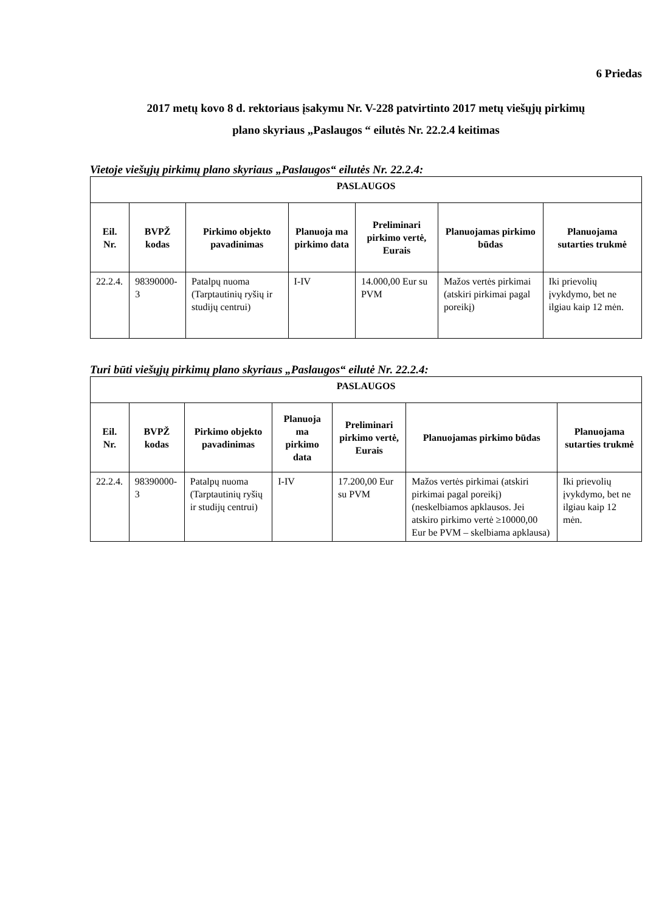6 Priedas
2017 metų kovo 8 d. rektoriaus įsakymu Nr. V-228 patvirtinto 2017 metų viešųjų pirkimų
plano skyriaus „Paslaugos “ eilutės Nr. 22.2.4 keitimas
Vietoje viešųjų pirkimų plano skyriaus „Paslaugos“ eilutės Nr. 22.2.4:
| PASLAUGOS | | | | | | |
| --- | --- | --- | --- | --- | --- | --- |
| Eil. Nr. | BVPŽ kodas | Pirkimo objekto pavadinimas | Planuoja ma pirkimo data | Preliminari pirkimo vertė, Eurais | Planuojamas pirkimo būdas | Planuojama sutarties trukmė |
| 22.2.4. | 98390000-3 | Patalpų nuoma (Tarptautinių ryšių ir studijų centrui) | I-IV | 14.000,00 Eur su PVM | Mažos vertės pirkimai (atskiri pirkimai pagal poreikį) | Iki prievolių įvykdymo, bet ne ilgiau kaip 12 mėn. |
Turi būti viešųjų pirkimų plano skyriaus „Paslaugos“ eilutė Nr. 22.2.4:
| PASLAUGOS | | | | | | |
| --- | --- | --- | --- | --- | --- | --- |
| Eil. Nr. | BVPŽ kodas | Pirkimo objekto pavadinimas | Planuoja ma pirkimo data | Preliminari pirkimo vertė, Eurais | Planuojamas pirkimo būdas | Planuojama sutarties trukmė |
| 22.2.4. | 98390000-3 | Patalpų nuoma (Tarptautinių ryšių ir studijų centrui) | I-IV | 17.200,00 Eur su PVM | Mažos vertės pirkimai (atskiri pirkimai pagal poreikį) (neskelbiamos apklausos. Jei atskiro pirkimo vertė ≥10000,00 Eur be PVM – skelbiama apklausa) | Iki prievolių įvykdymo, bet ne ilgiau kaip 12 mėn. |